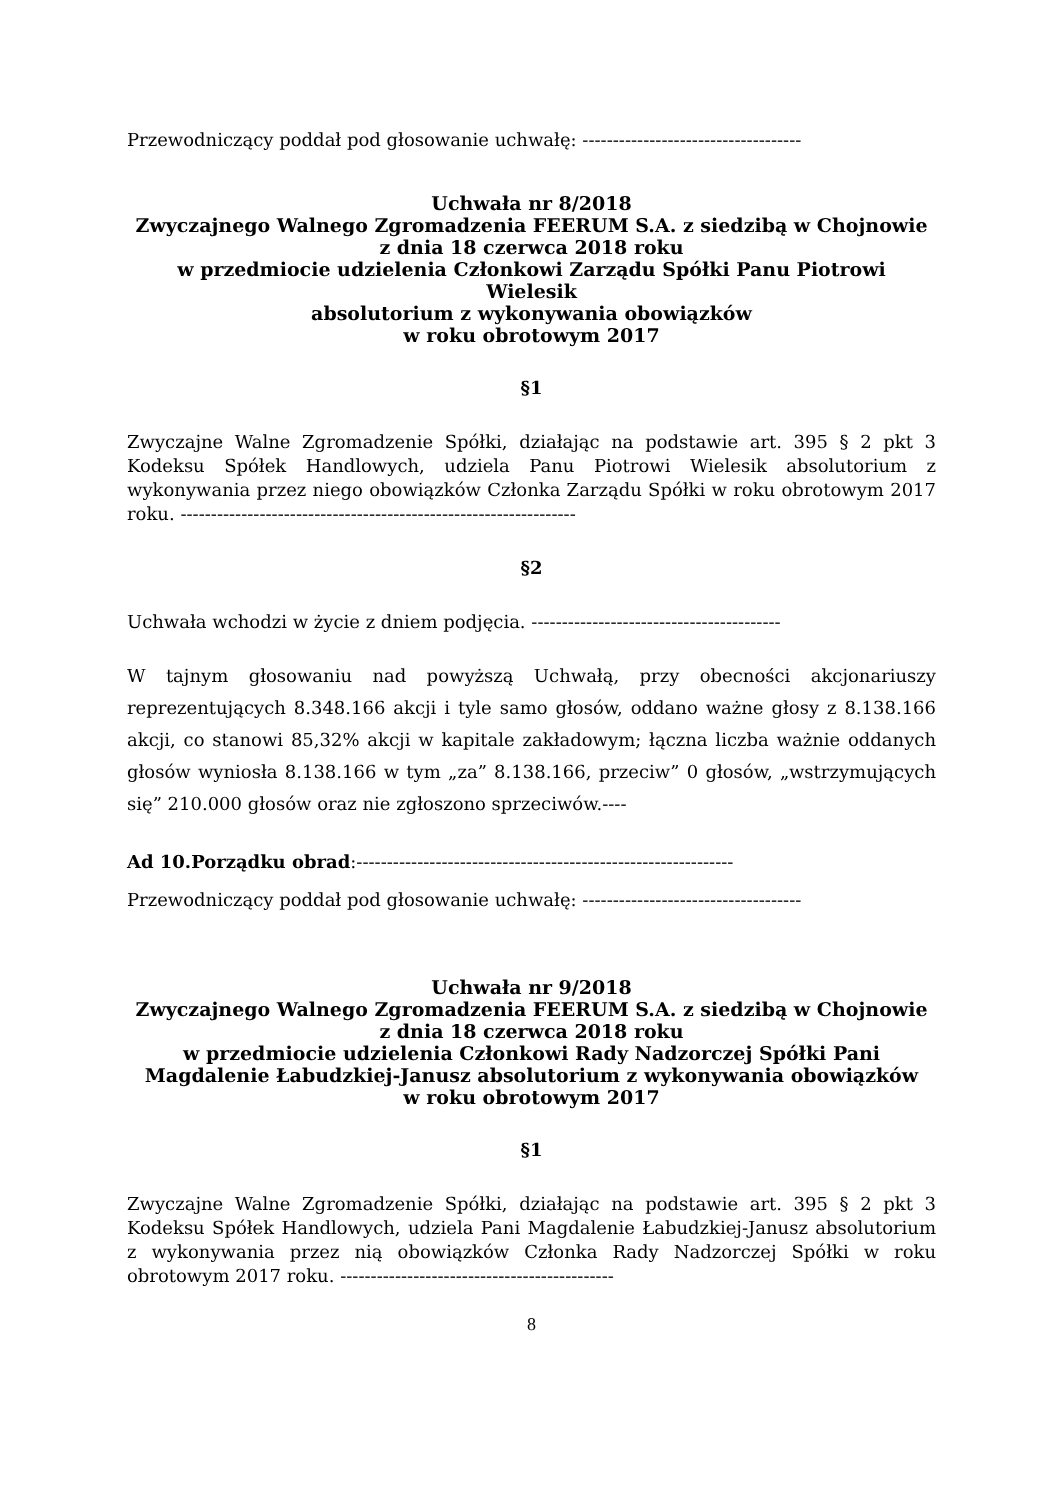Przewodniczący poddał pod głosowanie uchwałę: ------------------------------------
Uchwała nr 8/2018
Zwyczajnego Walnego Zgromadzenia FEERUM S.A. z siedzibą w Chojnowie
z dnia 18 czerwca 2018 roku
w przedmiocie udzielenia Członkowi Zarządu Spółki Panu Piotrowi
Wielesik
absolutorium z wykonywania obowiązków
w roku obrotowym 2017
§1
Zwyczajne Walne Zgromadzenie Spółki, działając na podstawie art. 395 § 2 pkt 3 Kodeksu Spółek Handlowych, udziela Panu Piotrowi Wielesik absolutorium z wykonywania przez niego obowiązków Członka Zarządu Spółki w roku obrotowym 2017 roku. -----------------------------------------------------------------
§2
Uchwała wchodzi w życie z dniem podjęcia. -----------------------------------------
W tajnym głosowaniu nad powyższą Uchwałą, przy obecności akcjonariuszy reprezentujących 8.348.166 akcji i tyle samo głosów, oddano ważne głosy z 8.138.166 akcji, co stanowi 85,32% akcji w kapitale zakładowym; łączna liczba ważnie oddanych głosów wyniosła 8.138.166 w tym „za” 8.138.166, przeciw” 0 głosów, „wstrzymujących się” 210.000 głosów oraz nie zgłoszono sprzeciwów.----
Ad 10.Porządku obrad:--------------------------------------------------------------
Przewodniczący poddał pod głosowanie uchwałę: ------------------------------------
Uchwała nr 9/2018
Zwyczajnego Walnego Zgromadzenia FEERUM S.A. z siedzibą w Chojnowie
z dnia 18 czerwca 2018 roku
w przedmiocie udzielenia Członkowi Rady Nadzorczej Spółki Pani
Magdalenie Łabudzkiej-Janusz absolutorium z wykonywania obowiązków
w roku obrotowym 2017
§1
Zwyczajne Walne Zgromadzenie Spółki, działając na podstawie art. 395 § 2 pkt 3 Kodeksu Spółek Handlowych, udziela Pani Magdalenie Łabudzkiej-Janusz absolutorium z wykonywania przez nią obowiązków Członka Rady Nadzorczej Spółki w roku obrotowym 2017 roku. ---------------------------------------------
8